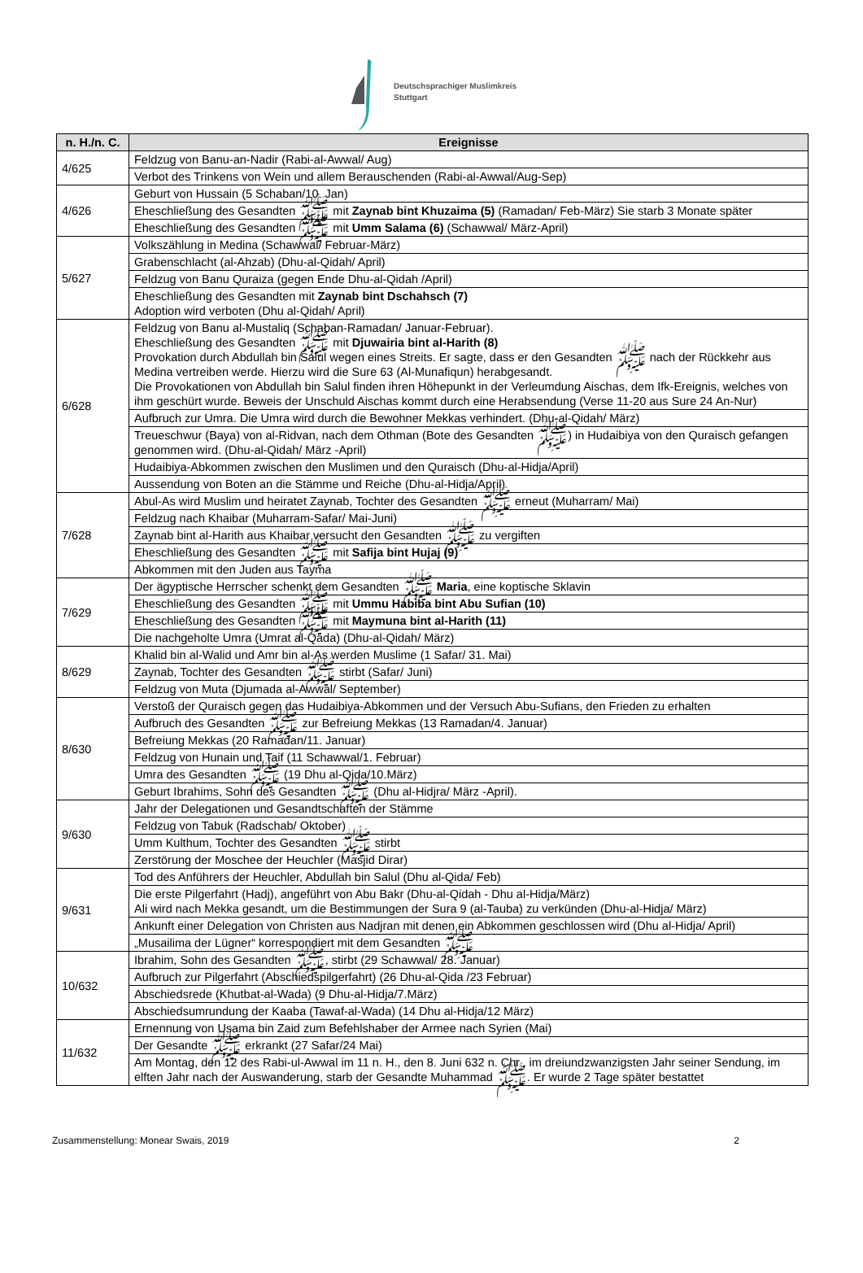Deutschsprachiger Muslimkreis
Stuttgart
| n. H./n. C. | Ereignisse |
| --- | --- |
| 4/625 | Feldzug von Banu-an-Nadir (Rabi-al-Awwal/ Aug) |
| | Verbot des Trinkens von Wein und allem Berauschenden (Rabi-al-Awwal/Aug-Sep) |
| 4/626 | Geburt von Hussain (5 Schaban/10. Jan) |
| | Eheschließung des Gesandten ﷺ mit Zaynab bint Khuzaima (5) (Ramadan/ Feb-März) Sie starb 3 Monate später |
| | Eheschließung des Gesandten ﷺ mit Umm Salama (6) (Schawwal/ März-April) |
| 5/627 | Volkszählung in Medina (Schawwal/ Februar-März) |
| | Grabenschlacht (al-Ahzab) (Dhu-al-Qidah/ April) |
| | Feldzug von Banu Quraiza (gegen Ende Dhu-al-Qidah /April) |
| | Eheschließung des Gesandten mit Zaynab bint Dschahsch (7) Adoption wird verboten (Dhu al-Qidah/ April) |
| 6/628 | Feldzug von Banu al-Mustaliq (Schaban-Ramadan/ Januar-Februar). Eheschließung des Gesandten ﷺ mit Djuwairia bint al-Harith (8) Provokation durch Abdullah bin Salul wegen eines Streits. Er sagte, dass er den Gesandten ﷺ nach der Rückkehr aus Medina vertreiben werde. Hierzu wird die Sure 63 (Al-Munafiqun) herabgesandt. Die Provokationen von Abdullah bin Salul finden ihren Höhepunkt in der Verleumdung Aischas, dem Ifk-Ereignis, welches von ihm geschürt wurde. Beweis der Unschuld Aischas kommt durch eine Herabsendung (Verse 11-20 aus Sure 24 An-Nur) |
| | Aufbruch zur Umra. Die Umra wird durch die Bewohner Mekkas verhindert. (Dhu-al-Qidah/ März) |
| | Treueschwur (Baya) von al-Ridvan, nach dem Othman (Bote des Gesandten ﷺ) in Hudaibiya von den Quraisch gefangen genommen wird. (Dhu-al-Qidah/ März -April) |
| | Hudaibiya-Abkommen zwischen den Muslimen und den Quraisch (Dhu-al-Hidja/April) |
| | Aussendung von Boten an die Stämme und Reiche (Dhu-al-Hidja/April) |
| 7/628 | Abul-As wird Muslim und heiratet Zaynab, Tochter des Gesandten ﷺ erneut (Muharram/ Mai) |
| | Feldzug nach Khaibar (Muharram-Safar/ Mai-Juni) |
| | Zaynab bint al-Harith aus Khaibar versucht den Gesandten ﷺ zu vergiften |
| | Eheschließung des Gesandten ﷺ mit Safija bint Hujaj (9) |
| | Abkommen mit den Juden aus Tayma |
| 7/629 | Der ägyptische Herrscher schenkt dem Gesandten ﷺ Maria , eine koptische Sklavin |
| | Eheschließung des Gesandten ﷺ mit Ummu Habiba bint Abu Sufian (10) |
| | Eheschließung des Gesandten ﷺ mit Maymuna bint al-Harith (11) |
| | Die nachgeholte Umra (Umrat al-Qada) (Dhu-al-Qidah/ März) |
| 8/629 | Khalid bin al-Walid und Amr bin al-As werden Muslime (1 Safar/ 31. Mai) |
| | Zaynab, Tochter des Gesandten ﷺ stirbt (Safar/ Juni) |
| | Feldzug von Muta (Djumada al-Awwal/ September) |
| 8/630 | Verstoß der Quraisch gegen das Hudaibiya-Abkommen und der Versuch Abu-Sufians, den Frieden zu erhalten |
| | Aufbruch des Gesandten ﷺ zur Befreiung Mekkas (13 Ramadan/4. Januar) |
| | Befreiung Mekkas (20 Ramadan/11. Januar) |
| | Feldzug von Hunain und Taif (11 Schawwal/1. Februar) |
| | Umra des Gesandten ﷺ (19 Dhu al-Qida/10.März) |
| | Geburt Ibrahims, Sohn des Gesandten ﷺ (Dhu al-Hidjra/ März -April). |
| 9/630 | Jahr der Delegationen und Gesandtschaften der Stämme |
| | Feldzug von Tabuk (Radschab/ Oktober) |
| | Umm Kulthum, Tochter des Gesandten ﷺ stirbt |
| | Zerstörung der Moschee der Heuchler (Masjid Dirar) |
| 9/631 | Tod des Anführers der Heuchler, Abdullah bin Salul (Dhu al-Qida/ Feb) |
| | Die erste Pilgerfahrt (Hadj), angeführt von Abu Bakr (Dhu-al-Qidah - Dhu al-Hidja/März) Ali wird nach Mekka gesandt, um die Bestimmungen der Sura 9 (al-Tauba) zu verkünden (Dhu-al-Hidja/ März) |
| | Ankunft einer Delegation von Christen aus Nadjran mit denen ein Abkommen geschlossen wird (Dhu al-Hidja/ April) |
| | „Musailima der Lügner“ korrespondiert mit dem Gesandten ﷺ |
| 10/632 | Ibrahim, Sohn des Gesandten ﷺ, stirbt (29 Schawwal/ 28. Januar) |
| | Aufbruch zur Pilgerfahrt (Abschiedspilgerfahrt) (26 Dhu-al-Qida /23 Februar) |
| | Abschiedsrede (Khutbat-al-Wada) (9 Dhu-al-Hidja/7.März) |
| | Abschiedsumrundung der Kaaba (Tawaf-al-Wada) (14 Dhu al-Hidja/12 März) |
| 11/632 | Ernennung von Usama bin Zaid zum Befehlshaber der Armee nach Syrien (Mai) |
| | Der Gesandte ﷺ erkrankt (27 Safar/24 Mai) |
| | Am Montag, den 12 des Rabi-ul-Awwal im 11 n. H., den 8. Juni 632 n. Chr., im dreiundzwanzigsten Jahr seiner Sendung, im elften Jahr nach der Auswanderung, starb der Gesandte Muhammad ﷺ. Er wurde 2 Tage später bestattet |
Zusammenstellung: Monear Swais, 2019 2